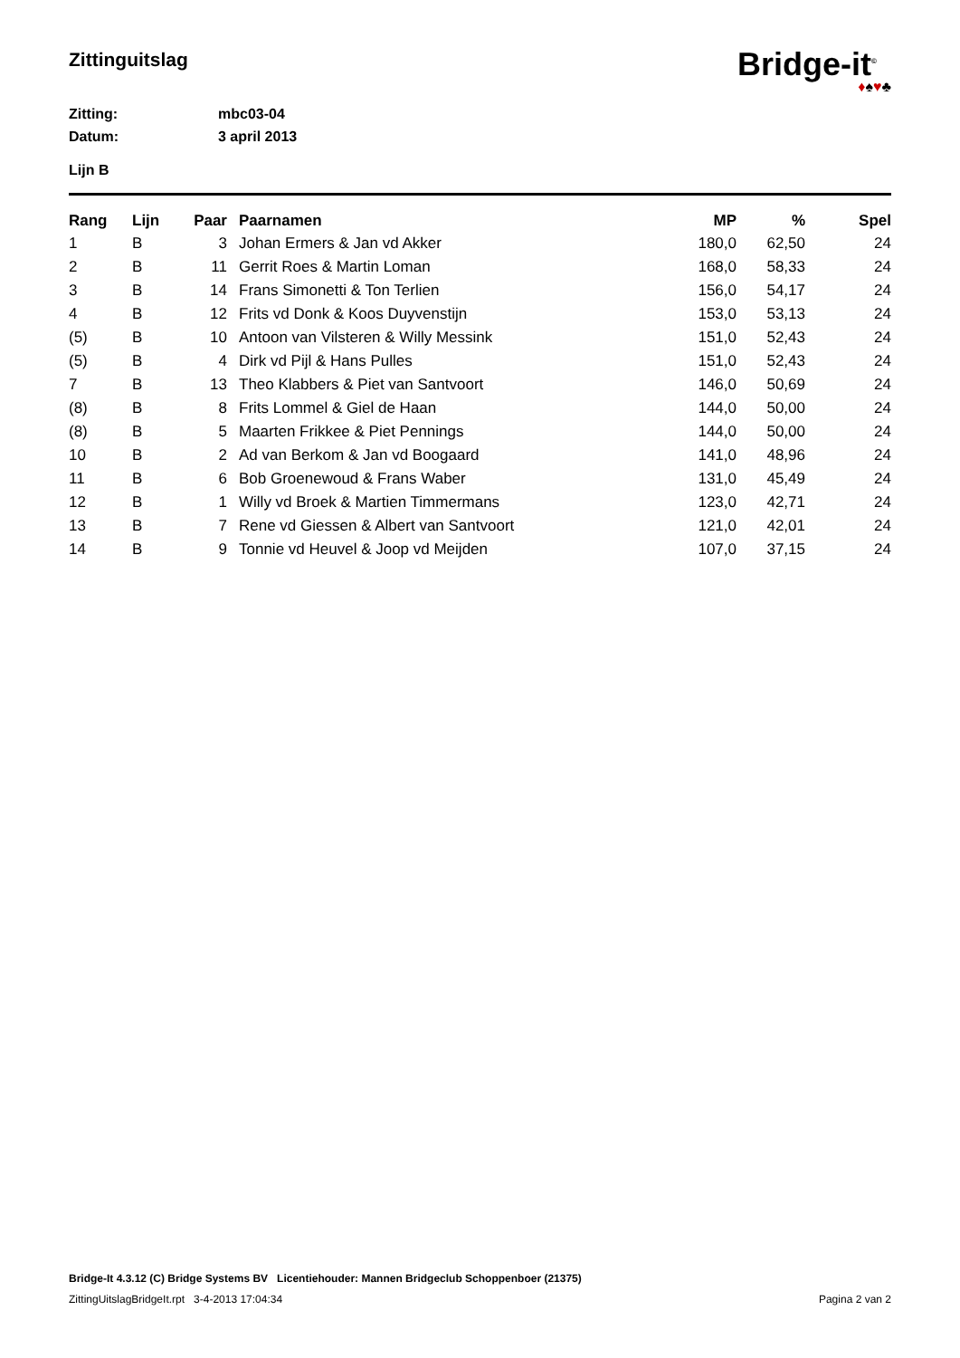Zittinguitslag
Bridge-it<sup>©</sup>
♦♠♥♣
Zitting: mbc03-04
Datum: 3 april 2013
Lijn B
| Rang | Lijn | Paar | Paarnamen | MP | % | Spel |
| --- | --- | --- | --- | --- | --- | --- |
| 1 | B | 3 | Johan Ermers & Jan vd Akker | 180,0 | 62,50 | 24 |
| 2 | B | 11 | Gerrit Roes & Martin Loman | 168,0 | 58,33 | 24 |
| 3 | B | 14 | Frans Simonetti & Ton Terlien | 156,0 | 54,17 | 24 |
| 4 | B | 12 | Frits vd Donk & Koos Duyvenstijn | 153,0 | 53,13 | 24 |
| (5) | B | 10 | Antoon van Vilsteren & Willy Messink | 151,0 | 52,43 | 24 |
| (5) | B | 4 | Dirk vd Pijl & Hans Pulles | 151,0 | 52,43 | 24 |
| 7 | B | 13 | Theo Klabbers & Piet van Santvoort | 146,0 | 50,69 | 24 |
| (8) | B | 8 | Frits Lommel & Giel de Haan | 144,0 | 50,00 | 24 |
| (8) | B | 5 | Maarten Frikkee & Piet Pennings | 144,0 | 50,00 | 24 |
| 10 | B | 2 | Ad van Berkom & Jan vd Boogaard | 141,0 | 48,96 | 24 |
| 11 | B | 6 | Bob Groenewoud & Frans Waber | 131,0 | 45,49 | 24 |
| 12 | B | 1 | Willy vd Broek & Martien Timmermans | 123,0 | 42,71 | 24 |
| 13 | B | 7 | Rene vd Giessen & Albert van Santvoort | 121,0 | 42,01 | 24 |
| 14 | B | 9 | Tonnie vd Heuvel & Joop vd Meijden | 107,0 | 37,15 | 24 |
Bridge-It 4.3.12 (C) Bridge Systems BV Licentiehouder: Mannen Bridgeclub Schoppenboer (21375)
ZittingUitslagBridgeIt.rpt 3-4-2013 17:04:34 Pagina 2 van 2